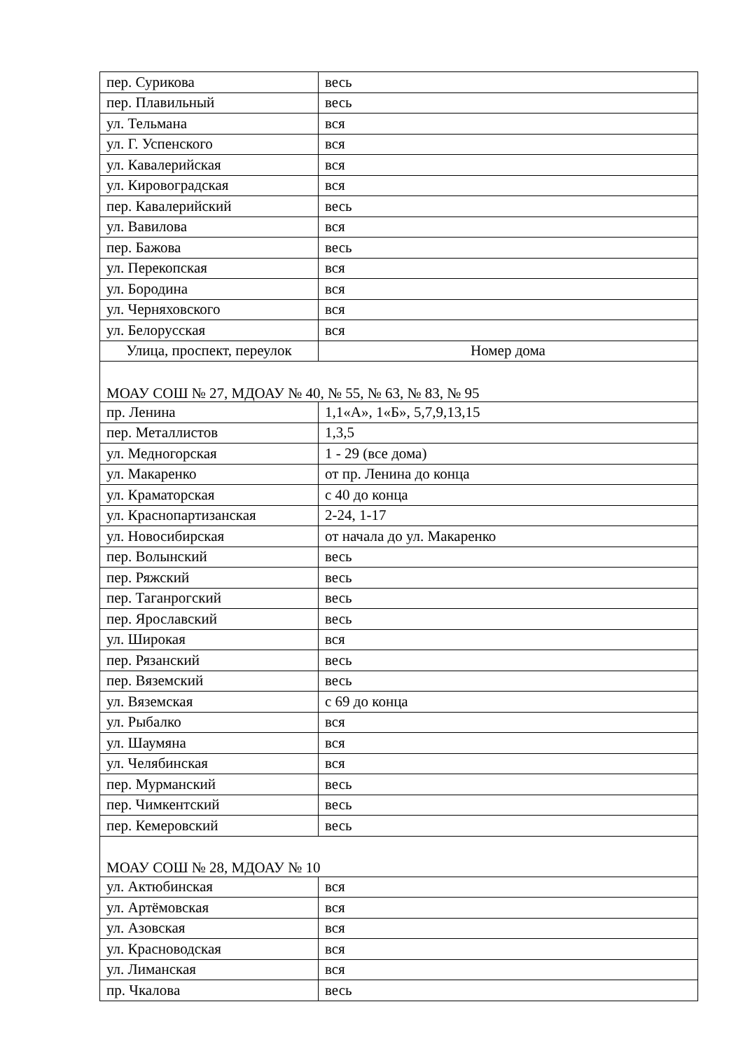| пер. Сурикова | весь |
| пер. Плавильный | весь |
| ул. Тельмана | вся |
| ул. Г. Успенского | вся |
| ул. Кавалерийская | вся |
| ул. Кировоградская | вся |
| пер. Кавалерийский | весь |
| ул. Вавилова | вся |
| пер. Бажова | весь |
| ул. Перекопская | вся |
| ул. Бородина | вся |
| ул. Черняховского | вся |
| ул. Белорусская | вся |
| Улица, проспект, переулок | Номер дома |
| МОАУ СОШ № 27, МДОАУ № 40, № 55, № 63, № 83, № 95 | |
| пр. Ленина | 1,1«А», 1«Б», 5,7,9,13,15 |
| пер. Металлистов | 1,3,5 |
| ул. Медногорская | 1 - 29 (все дома) |
| ул. Макаренко | от пр. Ленина до конца |
| ул. Краматорская | с 40 до конца |
| ул. Краснопартизанская | 2-24, 1-17 |
| ул. Новосибирская | от начала до ул. Макаренко |
| пер. Волынский | весь |
| пер. Ряжский | весь |
| пер. Таганрогский | весь |
| пер. Ярославский | весь |
| ул. Широкая | вся |
| пер. Рязанский | весь |
| пер. Вяземский | весь |
| ул. Вяземская | с 69 до конца |
| ул. Рыбалко | вся |
| ул. Шаумяна | вся |
| ул. Челябинская | вся |
| пер. Мурманский | весь |
| пер. Чимкентский | весь |
| пер. Кемеровский | весь |
| МОАУ СОШ № 28, МДОАУ № 10 | |
| ул. Актюбинская | вся |
| ул. Артёмовская | вся |
| ул. Азовская | вся |
| ул. Красноводская | вся |
| ул. Лиманская | вся |
| пр. Чкалова | весь |